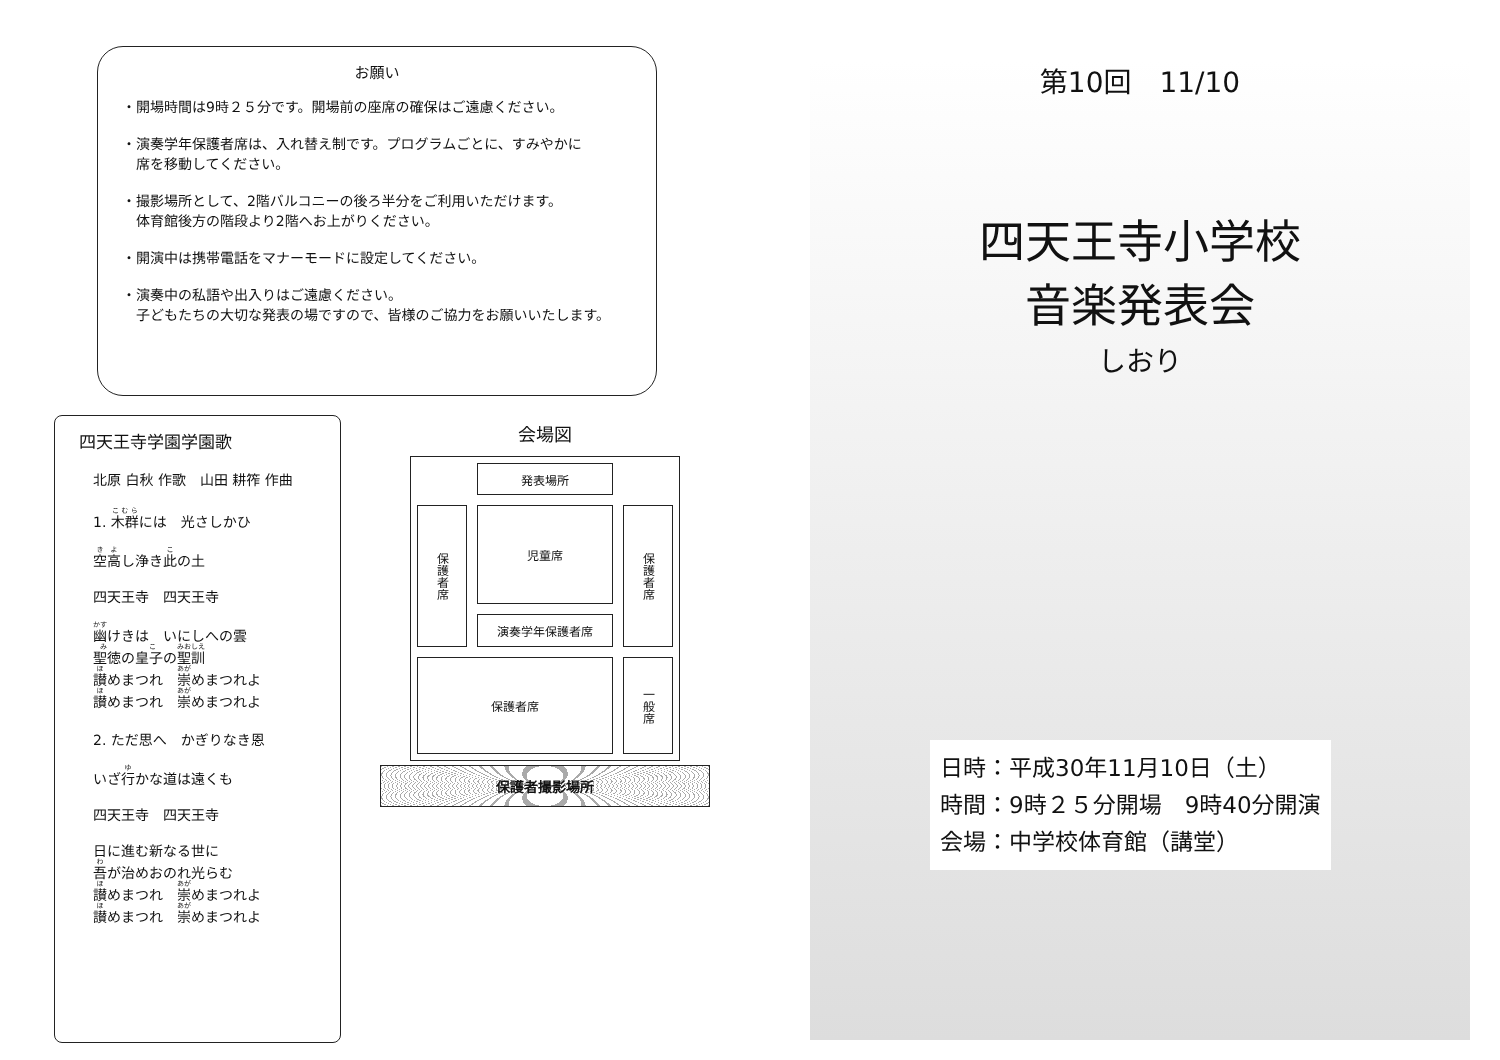お願い
・開場時間は9時２５分です。開場前の座席の確保はご遠慮ください。
・演奏学年保護者席は、入れ替え制です。プログラムごとに、すみやかに
　席を移動してください。
・撮影場所として、2階バルコニーの後ろ半分をご利用いただけます。
　体育館後方の階段より2階へお上がりください。
・開演中は携帯電話をマナーモードに設定してください。
・演奏中の私語や出入りはご遠慮ください。
　子どもたちの大切な発表の場ですので、皆様のご協力をお願いいたします。
四天王寺学園学園歌
北原 白秋 作歌　山田 耕筰 作曲
1. 木群には　光さしかひ
空高し浄き此の土
四天王寺　四天王寺
幽けきは　いにしへの雲
聖徳の皇子の聖訓
讃めまつれ　崇めまつれよ
讃めまつれ　崇めまつれよ
2. ただ思へ　かぎりなき恩
いざ行かな道は遠くも
四天王寺　四天王寺
日に進む新なる世に
吾が治めおのれ光らむ
讃めまつれ　崇めまつれよ
讃めまつれ　崇めまつれよ
会場図
発表場所
保護者席
児童席
保護者席
演奏学年保護者席
保護者席
一般席
保護者撮影場所
第10回　11/10
四天王寺小学校
音楽発表会
しおり
日時：平成30年11月10日（土）
時間：9時２５分開場　9時40分開演
会場：中学校体育館（講堂）